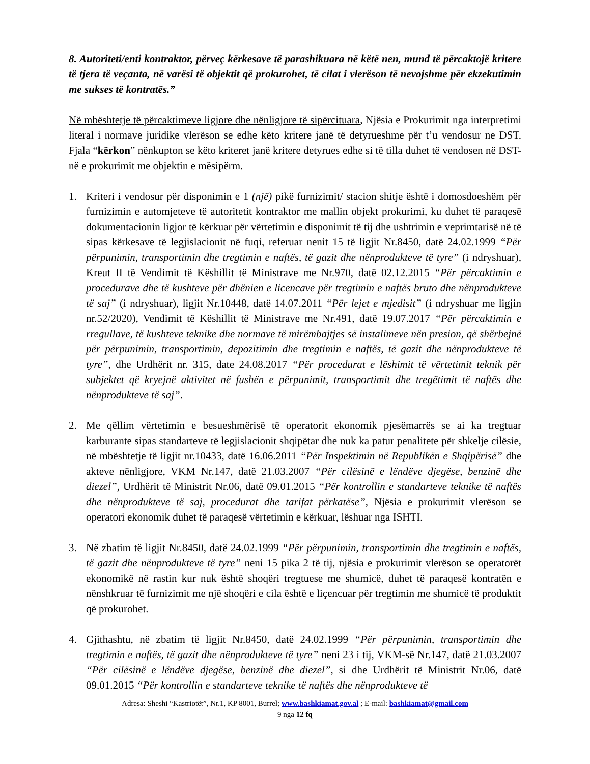8. Autoriteti/enti kontraktor, përveç kërkesave të parashikuara në këtë nen, mund të përcaktojë kritere të tjera të veçanta, në varësi të objektit që prokurohet, të cilat i vlerëson të nevojshme për ekzekutimin me sukses të kontratës.”
Në mbështetje të përcaktimeve ligjore dhe nënligjore të sipërcituara, Njësia e Prokurimit nga interpretimi literal i normave juridike vlerëson se edhe këto kritere janë të detyrueshme për t’u vendosur ne DST. Fjala “kërkon” nënkupton se këto kriteret janë kritere detyrues edhe si të tilla duhet të vendosen në DST-në e prokurimit me objektin e mësipërm.
1. Kriteri i vendosur për disponimin e 1 (një) pikë furnizimit/ stacion shitje është i domosdoeshëm për furnizimin e automjeteve të autoritetit kontraktor me mallin objekt prokurimi, ku duhet të paraqesë dokumentacionin ligjor të kërkuar për vërtetimin e disponimit të tij dhe ushtrimin e veprimtarisë në të sipas kërkesave të legjislacionit në fuqi, referuar nenit 15 të ligjit Nr.8450, datë 24.02.1999 “Për përpunimin, transportimin dhe tregtimin e naftës, të gazit dhe nënprodukteve të tyre” (i ndryshuar), Kreut II të Vendimit të Këshillit të Ministrave me Nr.970, datë 02.12.2015 “Për përcaktimin e procedurave dhe të kushteve për dhënien e licencave për tregtimin e naftës bruto dhe nënprodukteve të saj” (i ndryshuar), ligjit Nr.10448, datë 14.07.2011 “Për lejet e mjedisit” (i ndryshuar me ligjin nr.52/2020), Vendimit të Këshillit të Ministrave me Nr.491, datë 19.07.2017 “Për përcaktimin e rregullave, të kushteve teknike dhe normave të mirëmbajtjes së instalimeve nën presion, që shërbejnë për përpunimin, transportimin, depozitimin dhe tregtimin e naftës, të gazit dhe nënprodukteve të tyre”, dhe Urdhërit nr. 315, date 24.08.2017 “Për procedurat e lëshimit të vërtetimit teknik për subjektet që kryejnë aktivitet në fushën e përpunimit, transportimit dhe tregëtimit të naftës dhe nënprodukteve të saj”.
2. Me qëllim vërtetimin e besueshmërisë të operatorit ekonomik pjesëmarrës se ai ka tregtuar karburante sipas standarteve të legjislacionit shqipëtar dhe nuk ka patur penalitete për shkelje cilësie, në mbështetje të ligjit nr.10433, datë 16.06.2011 “Për Inspektimin në Republikën e Shqipërisë” dhe akteve nënligjore, VKM Nr.147, datë 21.03.2007 “Për cilësinë e lëndëve djegëse, benzinë dhe diezel”, Urdhërit të Ministrit Nr.06, datë 09.01.2015 “Për kontrollin e standarteve teknike të naftës dhe nënprodukteve të saj, procedurat dhe tarifat përkatëse”, Njësia e prokurimit vlerëson se operatori ekonomik duhet të paraqesë vërtetimin e kërkuar, lëshuar nga ISHTI.
3. Në zbatim të ligjit Nr.8450, datë 24.02.1999 “Për përpunimin, transportimin dhe tregtimin e naftës, të gazit dhe nënprodukteve të tyre” neni 15 pika 2 të tij, njësia e prokurimit vlerëson se operatorët ekonomikë në rastin kur nuk është shoqëri tregtuese me shumicë, duhet të paraqesë kontratën e nënshkruar të furnizimit me një shoqëri e cila është e liçencuar për tregtimin me shumicë të produktit që prokurohet.
4. Gjithashtu, në zbatim të ligjit Nr.8450, datë 24.02.1999 “Për përpunimin, transportimin dhe tregtimin e naftës, të gazit dhe nënprodukteve të tyre” neni 23 i tij, VKM-së Nr.147, datë 21.03.2007 “Për cilësinë e lëndëve djegëse, benzinë dhe diezel”, si dhe Urdhërit të Ministrit Nr.06, datë 09.01.2015 “Për kontrollin e standarteve teknike të naftës dhe nënprodukteve të
Adresa: Sheshi “Kastriotët”, Nr.1, KP 8001, Burrel; www.bashkiamat.gov.al ; E-mail: bashkiamat@gmail.com
9 nga 12 fq